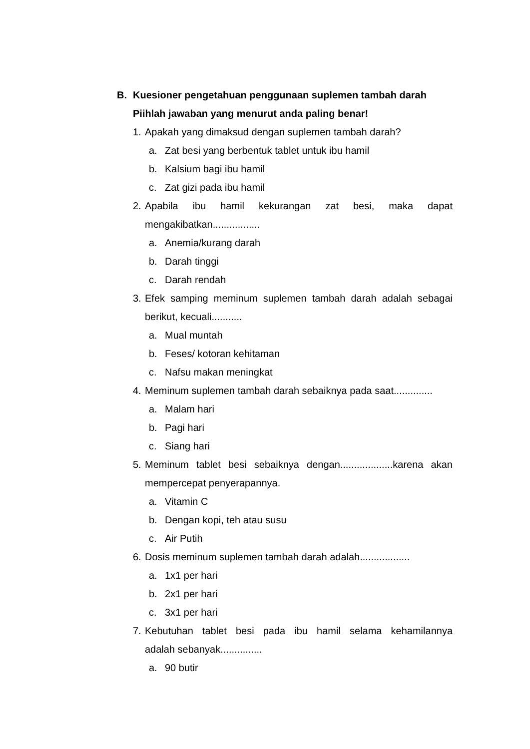B. Kuesioner pengetahuan penggunaan suplemen tambah darah
Piihlah jawaban yang menurut anda paling benar!
1. Apakah yang dimaksud dengan suplemen tambah darah?
a. Zat besi yang berbentuk tablet untuk ibu hamil
b. Kalsium bagi ibu hamil
c. Zat gizi pada ibu hamil
2. Apabila ibu hamil kekurangan zat besi, maka dapat
mengakibatkan.................
a. Anemia/kurang darah
b. Darah tinggi
c. Darah rendah
3. Efek samping meminum suplemen tambah darah adalah sebagai
berikut, kecuali...........
a. Mual muntah
b. Feses/ kotoran kehitaman
c. Nafsu makan meningkat
4. Meminum suplemen tambah darah sebaiknya pada saat..............
a. Malam hari
b. Pagi hari
c. Siang hari
5. Meminum tablet besi sebaiknya dengan...................karena akan
mempercepat penyerapannya.
a. Vitamin C
b. Dengan kopi, teh atau susu
c. Air Putih
6. Dosis meminum suplemen tambah darah adalah..................
a. 1x1 per hari
b. 2x1 per hari
c. 3x1 per hari
7. Kebutuhan tablet besi pada ibu hamil selama kehamilannya
adalah sebanyak...............
a. 90 butir